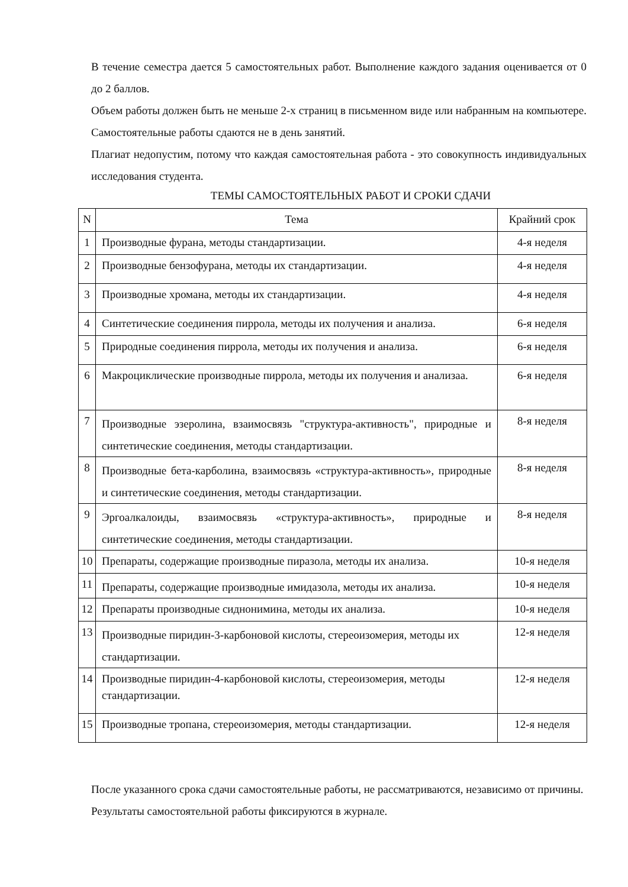В течение семестра дается 5 самостоятельных работ. Выполнение каждого задания оценивается от 0 до 2 баллов.
Объем работы должен быть не меньше 2-х страниц в письменном виде или набранным на компьютере. Самостоятельные работы сдаются не в день занятий.
Плагиат недопустим, потому что каждая самостоятельная работа - это совокупность индивидуальных исследования студента.
ТЕМЫ САМОСТОЯТЕЛЬНЫХ РАБОТ И СРОКИ СДАЧИ
| N | Тема | Крайний срок |
| --- | --- | --- |
| 1 | Производные фурана, методы стандартизации. | 4-я неделя |
| 2 | Производные бензофурана, методы их стандартизации. | 4-я неделя |
| 3 | Производные хромана, методы их стандартизации. | 4-я неделя |
| 4 | Синтетические соединения пиррола, методы их получения и анализа. | 6-я неделя |
| 5 | Природные соединения пиррола, методы их получения и анализа. | 6-я неделя |
| 6 | Макроциклические производные пиррола, методы их получения и анализаа. | 6-я неделя |
| 7 | Производные эзеролина, взаимосвязь "структура-активность", природные и синтетические соединения, методы стандартизации. | 8-я неделя |
| 8 | Производные бета-карболина, взаимосвязь «структура-активность», природные и синтетические соединения, методы стандартизации. | 8-я неделя |
| 9 | Эргоалкалоиды, взаимосвязь «структура-активность», природные и синтетические соединения, методы стандартизации. | 8-я неделя |
| 10 | Препараты, содержащие производные пиразола, методы их анализа. | 10-я неделя |
| 11 | Препараты, содержащие производные имидазола, методы их анализа. | 10-я неделя |
| 12 | Препараты производные сиднонимина, методы их анализа. | 10-я неделя |
| 13 | Производные пиридин-3-карбоновой кислоты, стереоизомерия, методы их стандартизации. | 12-я неделя |
| 14 | Производные пиридин-4-карбоновой кислоты, стереоизомерия, методы стандартизации. | 12-я неделя |
| 15 | Производные тропана, стереоизомерия, методы стандартизации. | 12-я неделя |
После указанного срока сдачи самостоятельные работы, не рассматриваются, независимо от причины.
Результаты самостоятельной работы фиксируются в журнале.